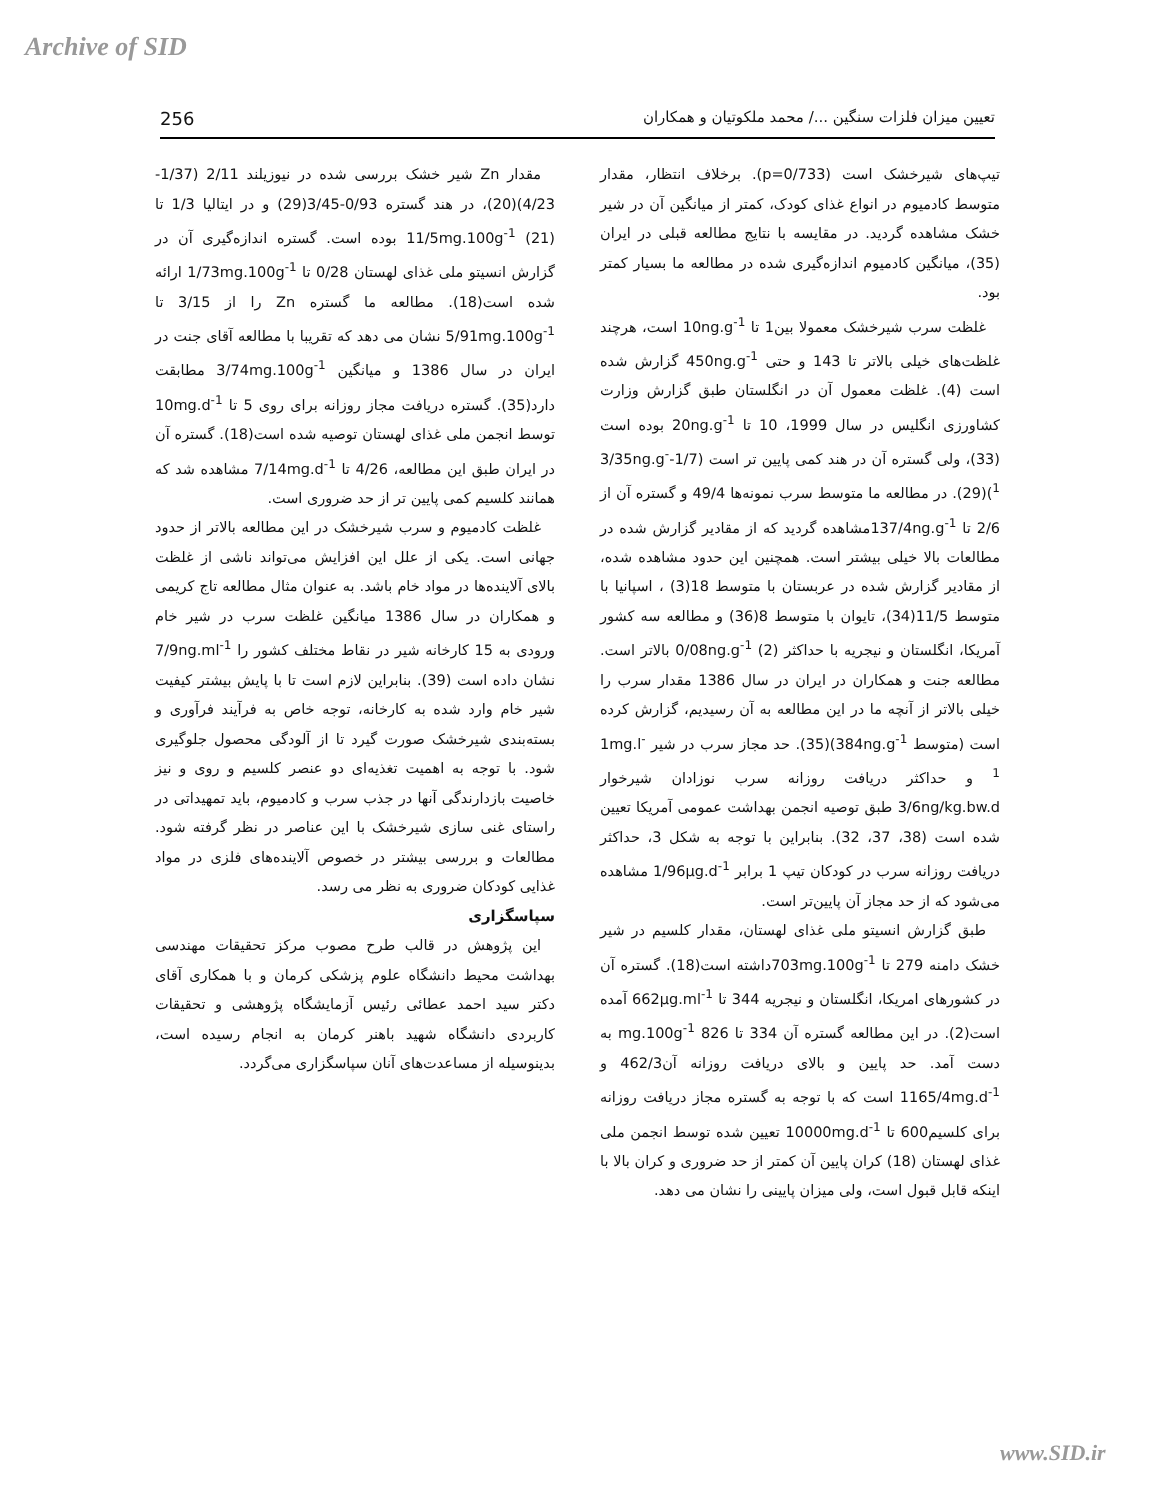Archive of SID
256 تعیین میزان فلزات سنگین .../ محمد ملکوتیان و همکاران
تیپ‌های شیرخشک است (p=0/733). برخلاف انتظار، مقدار متوسط کادمیوم در انواع غذای کودک، کمتر از میانگین آن در شیر خشک مشاهده گردید. در مقایسه با نتایج مطالعه قبلی در ایران (35)، میانگین کادمیوم اندازه‌گیری شده در مطالعه ما بسیار کمتر بود.
غلظت سرب شیرخشک معمولا بین1 تا 10ng.g<sup>-1</sup> است، هرچند غلظت‌های خیلی بالاتر تا 143 و حتی 450ng.g<sup>-1</sup> گزارش شده است (4). غلظت معمول آن در انگلستان طبق گزارش وزارت کشاورزی انگلیس در سال 1999، 10 تا 20ng.g<sup>-1</sup> بوده است (33)، ولی گستره آن در هند کمی پایین تر است (1/7-3/35ng.g<sup>-1</sup>)(29). در مطالعه ما متوسط سرب نمونه‌ها 49/4 و گستره آن از 2/6 تا 137/4ng.g<sup>-1</sup>مشاهده گردید که از مقادیر گزارش شده در مطالعات بالا خیلی بیشتر است. همچنین این حدود مشاهده شده، از مقادیر گزارش شده در عربستان با متوسط 18(3) ، اسپانیا با متوسط 11/5(34)، تایوان با متوسط 8(36) و مطالعه سه کشور آمریکا، انگلستان و نیجریه با حداکثر 0/08ng.g<sup>-1</sup> (2) بالاتر است. مطالعه جنت و همکاران در ایران در سال 1386 مقدار سرب را خیلی بالاتر از آنچه ما در این مطالعه به آن رسیدیم، گزارش کرده است (متوسط 384ng.g<sup>-1</sup>)(35). حد مجاز سرب در شیر 1mg.l<sup>-1</sup> و حداکثر دریافت روزانه سرب نوزادان شیرخوار 3/6ng/kg.bw.d طبق توصیه انجمن بهداشت عمومی آمریکا تعیین شده است (38، 37، 32). بنابراین با توجه به شکل 3، حداکثر دریافت روزانه سرب در کودکان تیپ 1 برابر 1/96µg.d<sup>-1</sup> مشاهده می‌شود که از حد مجاز آن پایین‌تر است.
طبق گزارش انسیتو ملی غذای لهستان، مقدار کلسیم در شیر خشک دامنه 279 تا 703mg.100g<sup>-1</sup>داشته است(18). گستره آن در کشورهای امریکا، انگلستان و نیجریه 344 تا 662µg.ml<sup>-1</sup> آمده است(2). در این مطالعه گستره آن 334 تا 826 mg.100g<sup>-1</sup> به دست آمد. حد پایین و بالای دریافت روزانه آن462/3 و 1165/4mg.d<sup>-1</sup> است که با توجه به گستره مجاز دریافت روزانه برای کلسیم600 تا 10000mg.d<sup>-1</sup> تعیین شده توسط انجمن ملی غذای لهستان (18) کران پایین آن کمتر از حد ضروری و کران بالا با اینکه قابل قبول است، ولی میزان پایینی را نشان می دهد.
مقدار Zn شیر خشک بررسی شده در نیوزیلند 2/11 (1/37-4/23)(20)، در هند گستره 0/93-3/45(29) و در ایتالیا 1/3 تا 11/5mg.100g<sup>-1</sup> (21) بوده است. گستره اندازه‌گیری آن در گزارش انسیتو ملی غذای لهستان 0/28 تا 1/73mg.100g<sup>-1</sup> ارائه شده است(18). مطالعه ما گستره Zn را از 3/15 تا 5/91mg.100g<sup>-1</sup> نشان می دهد که تقریبا با مطالعه آقای جنت در ایران در سال 1386 و میانگین 3/74mg.100g<sup>-1</sup> مطابقت دارد(35). گستره دریافت مجاز روزانه برای روی 5 تا 10mg.d<sup>-1</sup> توسط انجمن ملی غذای لهستان توصیه شده است(18). گستره آن در ایران طبق این مطالعه، 4/26 تا 7/14mg.d<sup>-1</sup> مشاهده شد که همانند کلسیم کمی پایین تر از حد ضروری است.
غلظت کادمیوم و سرب شیرخشک در این مطالعه بالاتر از حدود جهانی است. یکی از علل این افزایش می‌تواند ناشی از غلظت بالای آلاینده‌ها در مواد خام باشد. به عنوان مثال مطالعه تاج کریمی و همکاران در سال 1386 میانگین غلظت سرب در شیر خام ورودی به 15 کارخانه شیر در نقاط مختلف کشور را 7/9ng.ml<sup>-1</sup> نشان داده است (39). بنابراین لازم است تا با پایش بیشتر کیفیت شیر خام وارد شده به کارخانه، توجه خاص به فرآیند فرآوری و بسته‌بندی شیرخشک صورت گیرد تا از آلودگی محصول جلوگیری شود. با توجه به اهمیت تغذیه‌ای دو عنصر کلسیم و روی و نیز خاصیت بازدارندگی آنها در جذب سرب و کادمیوم، باید تمهیداتی در راستای غنی سازی شیرخشک با این عناصر در نظر گرفته شود. مطالعات و بررسی بیشتر در خصوص آلاینده‌های فلزی در مواد غذایی کودکان ضروری به نظر می رسد.
سپاسگزاری
این پژوهش در قالب طرح مصوب مرکز تحقیقات مهندسی بهداشت محیط دانشگاه علوم پزشکی کرمان و با همکاری آقای دکتر سید احمد عطائی رئیس آزمایشگاه پژوهشی و تحقیقات کاربردی دانشگاه شهید باهنر کرمان به انجام رسیده است، بدینوسیله از مساعدت‌های آنان سپاسگزاری می‌گردد.
www.SID.ir